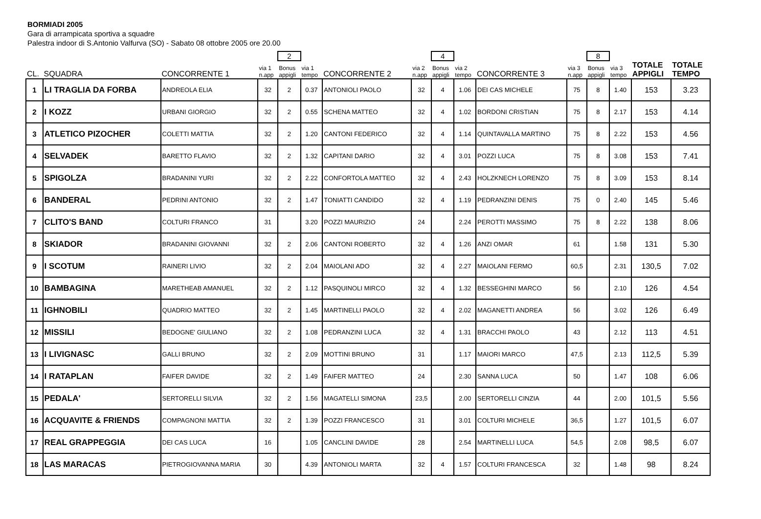BORMIADI 2005
Gara di arrampicata sportiva a squadre
Palestra indoor di S.Antonio Valfurva (SO) - Sabato 08 ottobre 2005 ore 20.00
| | | | | 2 | | | | 4 | | | | 8 | | | |
| --- | --- | --- | --- | --- | --- | --- | --- | --- | --- | --- | --- | --- | --- | --- | --- |
| CL. | SQUADRA | CONCORRENTE 1 | via 1 n.app | Bonus appigli | via 1 tempo | CONCORRENTE 2 | via 2 n.app | Bonus appigli | via 2 tempo | CONCORRENTE 3 | via 3 n.app | Bonus appigli | via 3 tempo | TOTALE APPIGLI | TOTALE TEMPO |
| 1 | LI TRAGLIA DA FORBA | ANDREOLA ELIA | 32 | 2 | 0.37 | ANTONIOLI PAOLO | 32 | 4 | 1.06 | DEI CAS MICHELE | 75 | 8 | 1.40 | 153 | 3.23 |
| 2 | I KOZZ | URBANI GIORGIO | 32 | 2 | 0.55 | SCHENA MATTEO | 32 | 4 | 1.02 | BORDONI CRISTIAN | 75 | 8 | 2.17 | 153 | 4.14 |
| 3 | ATLETICO PIZOCHER | COLETTI MATTIA | 32 | 2 | 1.20 | CANTONI FEDERICO | 32 | 4 | 1.14 | QUINTAVALLA MARTINO | 75 | 8 | 2.22 | 153 | 4.56 |
| 4 | SELVADEK | BARETTO FLAVIO | 32 | 2 | 1.32 | CAPITANI DARIO | 32 | 4 | 3.01 | POZZI LUCA | 75 | 8 | 3.08 | 153 | 7.41 |
| 5 | SPIGOLZA | BRADANINI YURI | 32 | 2 | 2.22 | CONFORTOLA MATTEO | 32 | 4 | 2.43 | HOLZKNECH LORENZO | 75 | 8 | 3.09 | 153 | 8.14 |
| 6 | BANDERAL | PEDRINI ANTONIO | 32 | 2 | 1.47 | TONIATTI CANDIDO | 32 | 4 | 1.19 | PEDRANZINI DENIS | 75 | 0 | 2.40 | 145 | 5.46 |
| 7 | CLITO'S BAND | COLTURI FRANCO | 31 | | 3.20 | POZZI MAURIZIO | 24 | | 2.24 | PEROTTI MASSIMO | 75 | 8 | 2.22 | 138 | 8.06 |
| 8 | SKIADOR | BRADANINI GIOVANNI | 32 | 2 | 2.06 | CANTONI ROBERTO | 32 | 4 | 1.26 | ANZI OMAR | 61 | | 1.58 | 131 | 5.30 |
| 9 | I SCOTUM | RAINERI LIVIO | 32 | 2 | 2.04 | MAIOLANI ADO | 32 | 4 | 2.27 | MAIOLANI FERMO | 60,5 | | 2.31 | 130,5 | 7.02 |
| 10 | BAMBAGINA | MARETHEAB AMANUEL | 32 | 2 | 1.12 | PASQUINOLI MIRCO | 32 | 4 | 1.32 | BESSEGHINI MARCO | 56 | | 2.10 | 126 | 4.54 |
| 11 | IGHNOBILI | QUADRIO MATTEO | 32 | 2 | 1.45 | MARTINELLI PAOLO | 32 | 4 | 2.02 | MAGANETTI ANDREA | 56 | | 3.02 | 126 | 6.49 |
| 12 | MISSILI | BEDOGNE' GIULIANO | 32 | 2 | 1.08 | PEDRANZINI LUCA | 32 | 4 | 1.31 | BRACCHI PAOLO | 43 | | 2.12 | 113 | 4.51 |
| 13 | I LIVIGNASC | GALLI BRUNO | 32 | 2 | 2.09 | MOTTINI BRUNO | 31 | | 1.17 | MAIORI MARCO | 47,5 | | 2.13 | 112,5 | 5.39 |
| 14 | I RATAPLAN | FAIFER DAVIDE | 32 | 2 | 1.49 | FAIFER MATTEO | 24 | | 2.30 | SANNA LUCA | 50 | | 1.47 | 108 | 6.06 |
| 15 | PEDALA' | SERTORELLI SILVIA | 32 | 2 | 1.56 | MAGATELLI SIMONA | 23,5 | | 2.00 | SERTORELLI CINZIA | 44 | | 2.00 | 101,5 | 5.56 |
| 16 | ACQUAVITE & FRIENDS | COMPAGNONI MATTIA | 32 | 2 | 1.39 | POZZI FRANCESCO | 31 | | 3.01 | COLTURI MICHELE | 36,5 | | 1.27 | 101,5 | 6.07 |
| 17 | REAL GRAPPEGGIA | DEI CAS LUCA | 16 | | 1.05 | CANCLINI DAVIDE | 28 | | 2.54 | MARTINELLI LUCA | 54,5 | | 2.08 | 98,5 | 6.07 |
| 18 | LAS MARACAS | PIETROGIOVANNA MARIA | 30 | | 4.39 | ANTONIOLI MARTA | 32 | 4 | 1.57 | COLTURI FRANCESCA | 32 | | 1.48 | 98 | 8.24 |